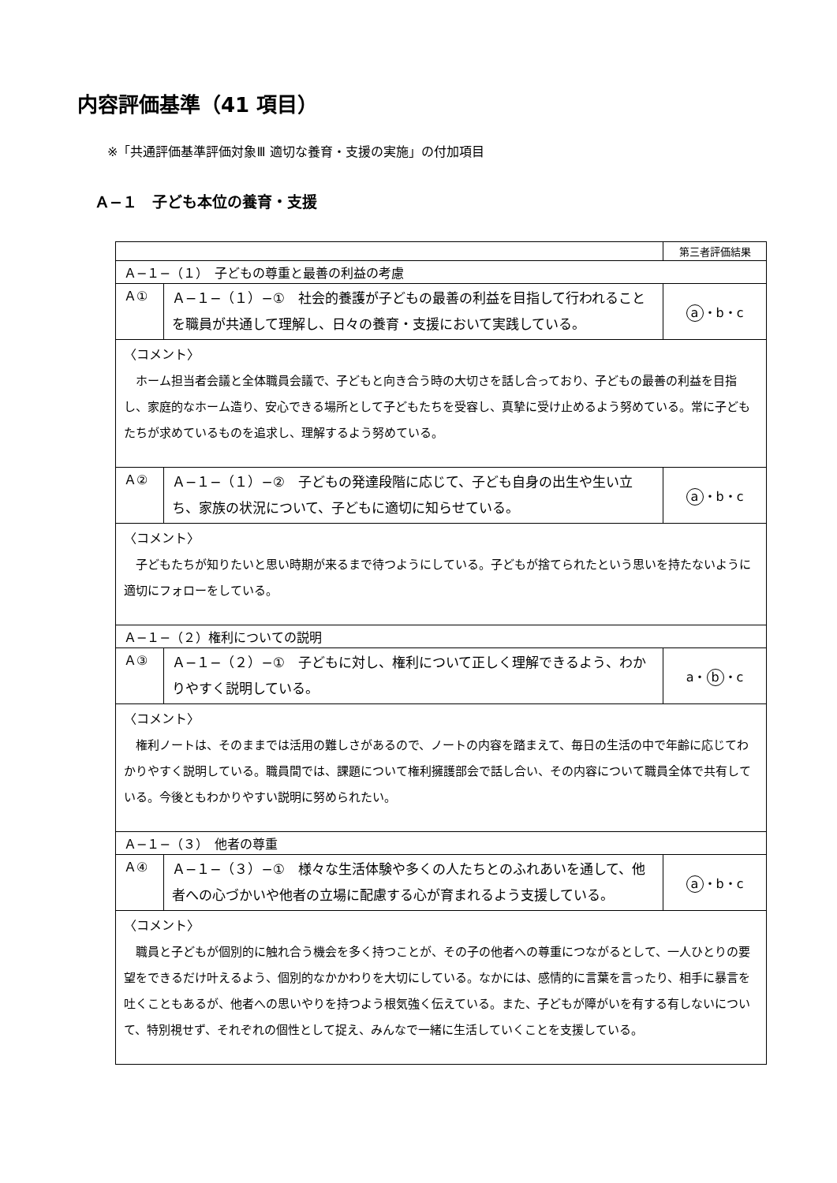内容評価基準（41 項目）
※「共通評価基準評価対象Ⅲ 適切な養育・支援の実施」の付加項目
Ａ−１　子ども本位の養育・支援
| | | 第三者評価結果 |
| Ａ−１−（１） 子どもの尊重と最善の利益の考慮 | | |
| Ａ① | Ａ−１−（１）−① 社会的養護が子どもの最善の利益を目指して行われることを職員が共通して理解し、日々の養育・支援において実践している。 | a ・b・c |
| 〈コメント〉 ホーム担当者会議と全体職員会議で、子どもと向き合う時の大切さを話し合っており、子どもの最善の利益を目指し、家庭的なホーム造り、安心できる場所として子どもたちを受容し、真摯に受け止めるよう努めている。常に子どもたちが求めているものを追求し、理解するよう努めている。 | | |
| Ａ② | Ａ−１−（１）−② 子どもの発達段階に応じて、子ども自身の出生や生い立ち、家族の状況について、子どもに適切に知らせている。 | a ・b・c |
| 〈コメント〉 子どもたちが知りたいと思い時期が来るまで待つようにしている。子どもが捨てられたという思いを持たないように適切にフォローをしている。 | | |
| Ａ−１−（２）権利についての説明 | | |
| Ａ③ | Ａ−１−（２）−① 子どもに対し、権利について正しく理解できるよう、わかりやすく説明している。 | a・ b ・c |
| 〈コメント〉 権利ノートは、そのままでは活用の難しさがあるので、ノートの内容を踏まえて、毎日の生活の中で年齢に応じてわかりやすく説明している。職員間では、課題について権利擁護部会で話し合い、その内容について職員全体で共有している。今後ともわかりやすい説明に努められたい。 | | |
| Ａ−１−（３） 他者の尊重 | | |
| Ａ④ | Ａ−１−（３）−① 様々な生活体験や多くの人たちとのふれあいを通して、他者への心づかいや他者の立場に配慮する心が育まれるよう支援している。 | a ・b・c |
| 〈コメント〉 職員と子どもが個別的に触れ合う機会を多く持つことが、その子の他者への尊重につながるとして、一人ひとりの要望をできるだけ叶えるよう、個別的なかかわりを大切にしている。なかには、感情的に言葉を言ったり、相手に暴言を吐くこともあるが、他者への思いやりを持つよう根気強く伝えている。また、子どもが障がいを有する有しないについて、特別視せず、それぞれの個性として捉え、みんなで一緒に生活していくことを支援している。 | | |